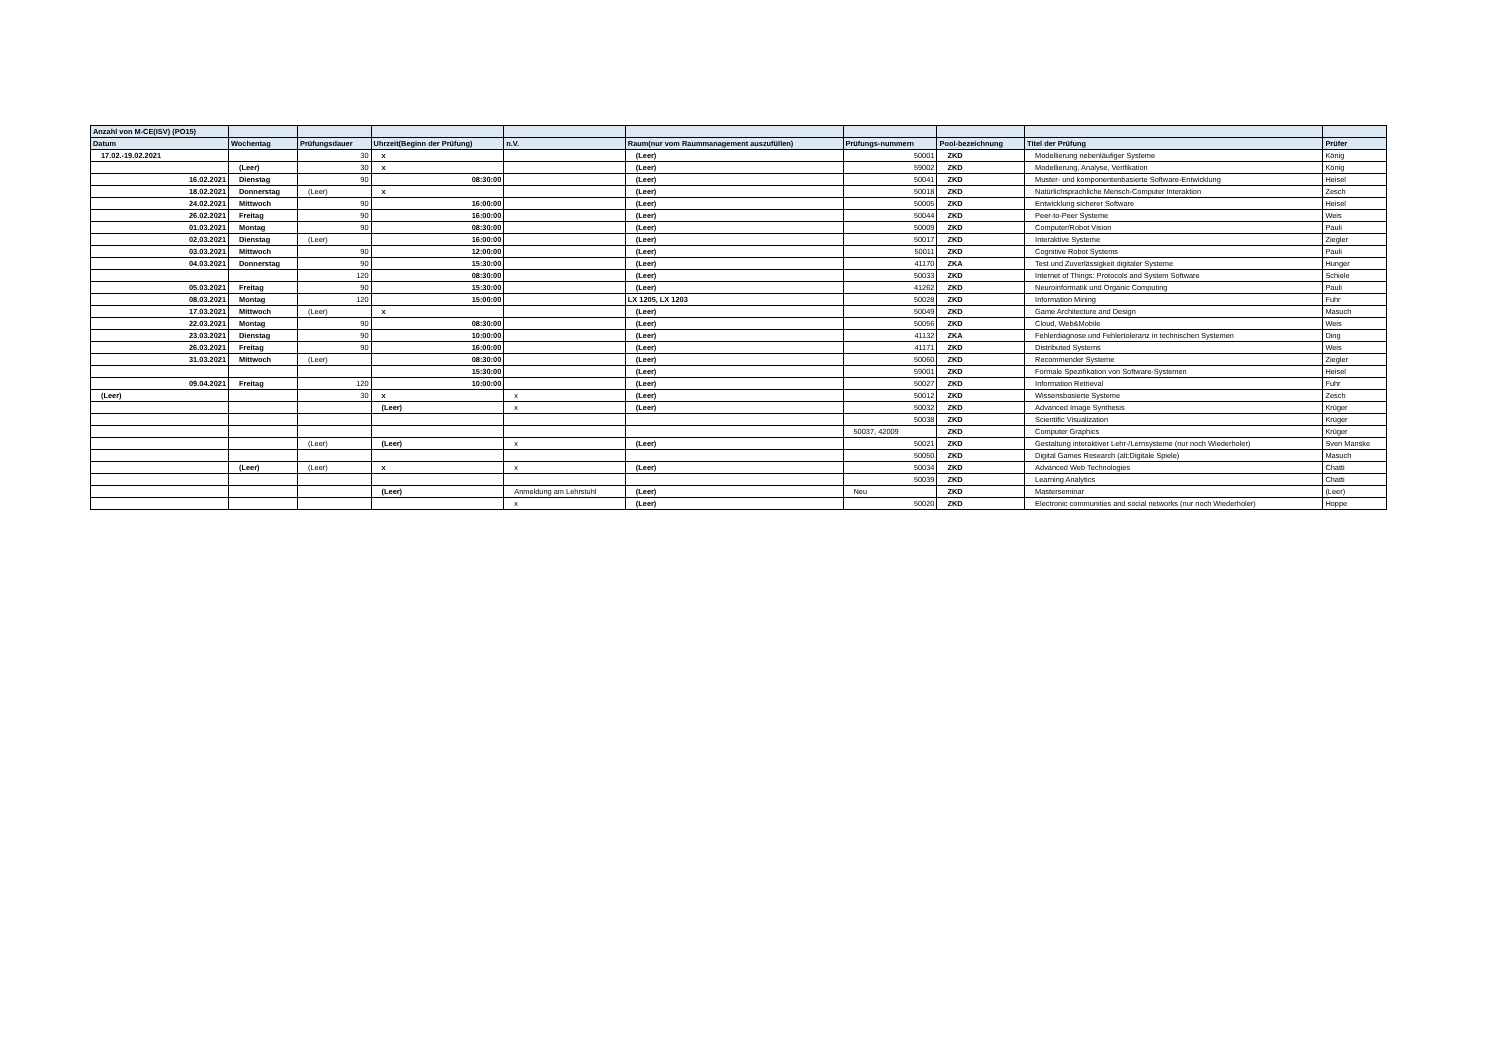| Anzahl von M-CE(ISV) (PO15) | | | | | | | | | |
| --- | --- | --- | --- | --- | --- | --- | --- | --- | --- |
| Datum | Wochentag | Prüfungsdauer | Uhrzeit(Beginn der Prüfung) | n.V. | Raum(nur vom Raummanagement auszufüllen) | Prüfungs-nummern | Pool-bezeichnung | Titel der Prüfung | Prüfer |
| 17.02.-19.02.2021 | | 30 | x | | (Leer) | 50001 | ZKD | Modellierung nebenläufiger Systeme | König |
| | (Leer) | 30 | x | | (Leer) | 59002 | ZKD | Modellierung, Analyse, Verifikation | König |
| 16.02.2021 | Dienstag | 90 | 08:30:00 | | (Leer) | 50041 | ZKD | Muster- und komponentenbasierte Software-Entwicklung | Heisel |
| 18.02.2021 | Donnerstag | (Leer) | x | | (Leer) | 50018 | ZKD | Natürlichsprachliche Mensch-Computer Interaktion | Zesch |
| 24.02.2021 | Mittwoch | 90 | 16:00:00 | | (Leer) | 50005 | ZKD | Entwicklung sicherer Software | Heisel |
| 26.02.2021 | Freitag | 90 | 16:00:00 | | (Leer) | 50044 | ZKD | Peer-to-Peer Systeme | Weis |
| 01.03.2021 | Montag | 90 | 08:30:00 | | (Leer) | 50009 | ZKD | Computer/Robot Vision | Pauli |
| 02.03.2021 | Dienstag | (Leer) | 16:00:00 | | (Leer) | 50017 | ZKD | Interaktive Systeme | Ziegler |
| 03.03.2021 | Mittwoch | 90 | 12:00:00 | | (Leer) | 50011 | ZKD | Cognitive Robot Systems | Pauli |
| 04.03.2021 | Donnerstag | 90 | 15:30:00 | | (Leer) | 41170 | ZKA | Test und Zuverlässigkeit digitaler Systeme | Hunger |
| | | 120 | 08:30:00 | | (Leer) | 50033 | ZKD | Internet of Things: Protocols and System Software | Schiele |
| 05.03.2021 | Freitag | 90 | 15:30:00 | | (Leer) | 41262 | ZKD | Neuroinformatik und Organic Computing | Pauli |
| 08.03.2021 | Montag | 120 | 15:00:00 | | LX 1205, LX 1203 | 50028 | ZKD | Information Mining | Fuhr |
| 17.03.2021 | Mittwoch | (Leer) | x | | (Leer) | 50049 | ZKD | Game Architecture and Design | Masuch |
| 22.03.2021 | Montag | 90 | 08:30:00 | | (Leer) | 50056 | ZKD | Cloud, Web&Mobile | Weis |
| 23.03.2021 | Dienstag | 90 | 10:00:00 | | (Leer) | 41132 | ZKA | Fehlerdiagnose und Fehlertoleranz in technischen Systemen | Ding |
| 26.03.2021 | Freitag | 90 | 16:00:00 | | (Leer) | 41171 | ZKD | Distributed Systems | Weis |
| 31.03.2021 | Mittwoch | (Leer) | 08:30:00 | | (Leer) | 50060 | ZKD | Recommender Systeme | Ziegler |
| | | | 15:30:00 | | (Leer) | 59001 | ZKD | Formale Spezifikation von Software-Systemen | Heisel |
| 09.04.2021 | Freitag | 120 | 10:00:00 | | (Leer) | 50027 | ZKD | Information Retrieval | Fuhr |
| (Leer) | | 30 | x | x | (Leer) | 50012 | ZKD | Wissensbasierte Systeme | Zesch |
| | | | (Leer) | x | (Leer) | 50032 | ZKD | Advanced Image Synthesis | Krüger |
| | | | | | | 50038 | ZKD | Scientific Visualization | Krüger |
| | | | | | | 50037, 42009 | ZKD | Computer Graphics | Krüger |
| | | (Leer) | (Leer) | x | (Leer) | 50021 | ZKD | Gestaltung interaktiver Lehr-/Lernsysteme (nur noch Wiederholer) | Sven Manske |
| | | | | | | 50050 | ZKD | Digital Games Research (alt:Digitale Spiele) | Masuch |
| | (Leer) | (Leer) | x | x | (Leer) | 50034 | ZKD | Advanced Web Technologies | Chatti |
| | | | | | | 50039 | ZKD | Learning Analytics | Chatti |
| | | | (Leer) | Anmeldung am Lehrstuhl | (Leer) | Neu | ZKD | Masterseminar | (Leer) |
| | | | | x | (Leer) | 50020 | ZKD | Electronic communities and social networks (nur noch Wiederholer) | Hoppe |